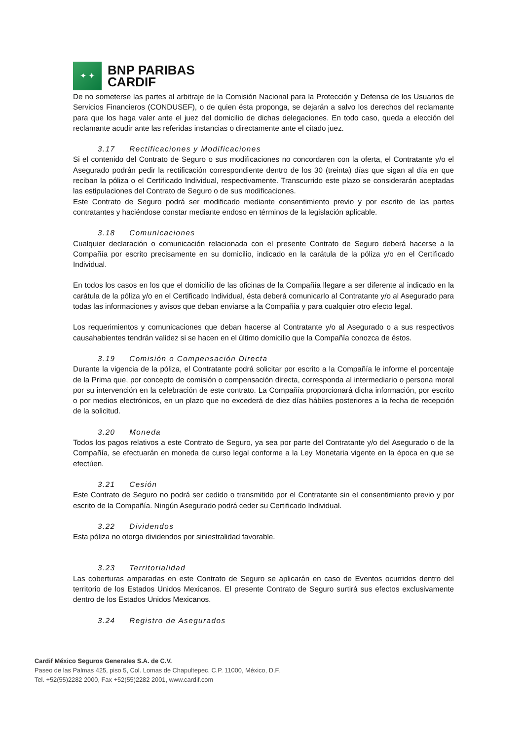✦ ✦
BNP PARIBAS
CARDIF
De no someterse las partes al arbitraje de la Comisión Nacional para la Protección y Defensa de los Usuarios de Servicios Financieros (CONDUSEF), o de quien ésta proponga, se dejarán a salvo los derechos del reclamante para que los haga valer ante el juez del domicilio de dichas delegaciones. En todo caso, queda a elección del reclamante acudir ante las referidas instancias o directamente ante el citado juez.
3.17 Rectificaciones y Modificaciones
Si el contenido del Contrato de Seguro o sus modificaciones no concordaren con la oferta, el Contratante y/o el Asegurado podrán pedir la rectificación correspondiente dentro de los 30 (treinta) días que sigan al día en que reciban la póliza o el Certificado Individual, respectivamente. Transcurrido este plazo se considerarán aceptadas las estipulaciones del Contrato de Seguro o de sus modificaciones.
Este Contrato de Seguro podrá ser modificado mediante consentimiento previo y por escrito de las partes contratantes y haciéndose constar mediante endoso en términos de la legislación aplicable.
3.18 Comunicaciones
Cualquier declaración o comunicación relacionada con el presente Contrato de Seguro deberá hacerse a la Compañía por escrito precisamente en su domicilio, indicado en la carátula de la póliza y/o en el Certificado Individual.
En todos los casos en los que el domicilio de las oficinas de la Compañía llegare a ser diferente al indicado en la carátula de la póliza y/o en el Certificado Individual, ésta deberá comunicarlo al Contratante y/o al Asegurado para todas las informaciones y avisos que deban enviarse a la Compañía y para cualquier otro efecto legal.
Los requerimientos y comunicaciones que deban hacerse al Contratante y/o al Asegurado o a sus respectivos causahabientes tendrán validez si se hacen en el último domicilio que la Compañía conozca de éstos.
3.19 Comisión o Compensación Directa
Durante la vigencia de la póliza, el Contratante podrá solicitar por escrito a la Compañía le informe el porcentaje de la Prima que, por concepto de comisión o compensación directa, corresponda al intermediario o persona moral por su intervención en la celebración de este contrato. La Compañía proporcionará dicha información, por escrito o por medios electrónicos, en un plazo que no excederá de diez días hábiles posteriores a la fecha de recepción de la solicitud.
3.20 Moneda
Todos los pagos relativos a este Contrato de Seguro, ya sea por parte del Contratante y/o del Asegurado o de la Compañía, se efectuarán en moneda de curso legal conforme a la Ley Monetaria vigente en la época en que se efectúen.
3.21 Cesión
Este Contrato de Seguro no podrá ser cedido o transmitido por el Contratante sin el consentimiento previo y por escrito de la Compañía. Ningún Asegurado podrá ceder su Certificado Individual.
3.22 Dividendos
Esta póliza no otorga dividendos por siniestralidad favorable.
3.23 Territorialidad
Las coberturas amparadas en este Contrato de Seguro se aplicarán en caso de Eventos ocurridos dentro del territorio de los Estados Unidos Mexicanos. El presente Contrato de Seguro surtirá sus efectos exclusivamente dentro de los Estados Unidos Mexicanos.
3.24 Registro de Asegurados
Cardif México Seguros Generales S.A. de C.V.
Paseo de las Palmas 425, piso 5, Col. Lomas de Chapultepec. C.P. 11000, México, D.F.
Tel. +52(55)2282 2000, Fax +52(55)2282 2001, www.cardif.com